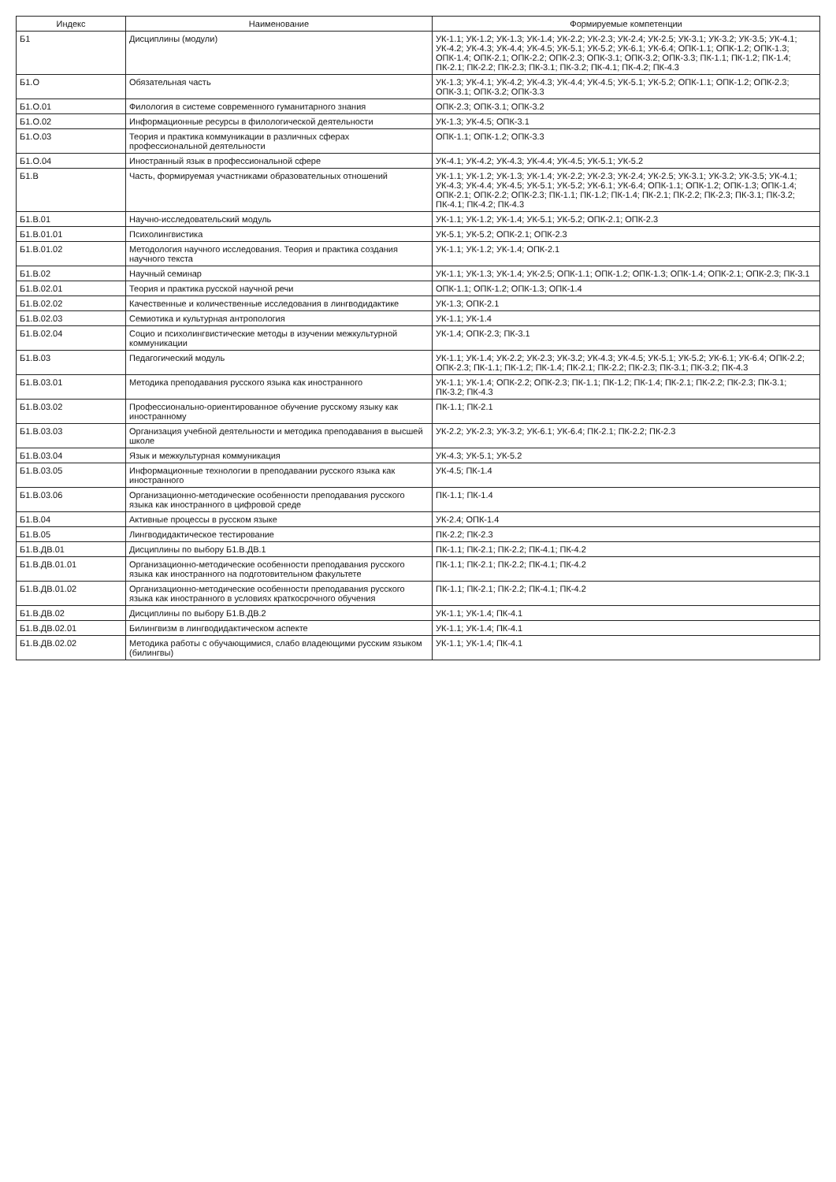| Индекс | Наименование | Формируемые компетенции |
| --- | --- | --- |
| Б1 | Дисциплины (модули) | УК-1.1; УК-1.2; УК-1.3; УК-1.4; УК-2.2; УК-2.3; УК-2.4; УК-2.5; УК-3.1; УК-3.2; УК-3.5; УК-4.1; УК-4.2; УК-4.3; УК-4.4; УК-4.5; УК-5.1; УК-5.2; УК-6.1; УК-6.4; ОПК-1.1; ОПК-1.2; ОПК-1.3; ОПК-1.4; ОПК-2.1; ОПК-2.2; ОПК-2.3; ОПК-3.1; ОПК-3.2; ОПК-3.3; ПК-1.1; ПК-1.2; ПК-1.4; ПК-2.1; ПК-2.2; ПК-2.3; ПК-3.1; ПК-3.2; ПК-4.1; ПК-4.2; ПК-4.3 |
| Б1.О | Обязательная часть | УК-1.3; УК-4.1; УК-4.2; УК-4.3; УК-4.4; УК-4.5; УК-5.1; УК-5.2; ОПК-1.1; ОПК-1.2; ОПК-2.3; ОПК-3.1; ОПК-3.2; ОПК-3.3 |
| Б1.О.01 | Филология в системе современного гуманитарного знания | ОПК-2.3; ОПК-3.1; ОПК-3.2 |
| Б1.О.02 | Информационные ресурсы в филологической деятельности | УК-1.3; УК-4.5; ОПК-3.1 |
| Б1.О.03 | Теория и практика коммуникации в различных сферах профессиональной деятельности | ОПК-1.1; ОПК-1.2; ОПК-3.3 |
| Б1.О.04 | Иностранный язык в профессиональной сфере | УК-4.1; УК-4.2; УК-4.3; УК-4.4; УК-4.5; УК-5.1; УК-5.2 |
| Б1.В | Часть, формируемая участниками образовательных отношений | УК-1.1; УК-1.2; УК-1.3; УК-1.4; УК-2.2; УК-2.3; УК-2.4; УК-2.5; УК-3.1; УК-3.2; УК-3.5; УК-4.1; УК-4.3; УК-4.4; УК-4.5; УК-5.1; УК-5.2; УК-6.1; УК-6.4; ОПК-1.1; ОПК-1.2; ОПК-1.3; ОПК-1.4; ОПК-2.1; ОПК-2.2; ОПК-2.3; ПК-1.1; ПК-1.2; ПК-1.4; ПК-2.1; ПК-2.2; ПК-2.3; ПК-3.1; ПК-3.2; ПК-4.1; ПК-4.2; ПК-4.3 |
| Б1.В.01 | Научно-исследовательский модуль | УК-1.1; УК-1.2; УК-1.4; УК-5.1; УК-5.2; ОПК-2.1; ОПК-2.3 |
| Б1.В.01.01 | Психолингвистика | УК-5.1; УК-5.2; ОПК-2.1; ОПК-2.3 |
| Б1.В.01.02 | Методология научного исследования. Теория и практика создания научного текста | УК-1.1; УК-1.2; УК-1.4; ОПК-2.1 |
| Б1.В.02 | Научный семинар | УК-1.1; УК-1.3; УК-1.4; УК-2.5; ОПК-1.1; ОПК-1.2; ОПК-1.3; ОПК-1.4; ОПК-2.1; ОПК-2.3; ПК-3.1 |
| Б1.В.02.01 | Теория и практика русской научной речи | ОПК-1.1; ОПК-1.2; ОПК-1.3; ОПК-1.4 |
| Б1.В.02.02 | Качественные и количественные исследования в лингводидактике | УК-1.3; ОПК-2.1 |
| Б1.В.02.03 | Семиотика и культурная антропология | УК-1.1; УК-1.4 |
| Б1.В.02.04 | Социо и психолингвистические методы в изучении межкультурной коммуникации | УК-1.4; ОПК-2.3; ПК-3.1 |
| Б1.В.03 | Педагогический модуль | УК-1.1; УК-1.4; УК-2.2; УК-2.3; УК-3.2; УК-4.3; УК-4.5; УК-5.1; УК-5.2; УК-6.1; УК-6.4; ОПК-2.2; ОПК-2.3; ПК-1.1; ПК-1.2; ПК-1.4; ПК-2.1; ПК-2.2; ПК-2.3; ПК-3.1; ПК-3.2; ПК-4.3 |
| Б1.В.03.01 | Методика преподавания русского языка как иностранного | УК-1.1; УК-1.4; ОПК-2.2; ОПК-2.3; ПК-1.1; ПК-1.2; ПК-1.4; ПК-2.1; ПК-2.2; ПК-2.3; ПК-3.1; ПК-3.2; ПК-4.3 |
| Б1.В.03.02 | Профессионально-ориентированное обучение русскому языку как иностранному | ПК-1.1; ПК-2.1 |
| Б1.В.03.03 | Организация учебной деятельности и методика преподавания в высшей школе | УК-2.2; УК-2.3; УК-3.2; УК-6.1; УК-6.4; ПК-2.1; ПК-2.2; ПК-2.3 |
| Б1.В.03.04 | Язык и межкультурная коммуникация | УК-4.3; УК-5.1; УК-5.2 |
| Б1.В.03.05 | Информационные технологии в преподавании русского языка как иностранного | УК-4.5; ПК-1.4 |
| Б1.В.03.06 | Организационно-методические особенности преподавания русского языка как иностранного в цифровой среде | ПК-1.1; ПК-1.4 |
| Б1.В.04 | Активные процессы в русском языке | УК-2.4; ОПК-1.4 |
| Б1.В.05 | Лингводидактическое тестирование | ПК-2.2; ПК-2.3 |
| Б1.В.ДВ.01 | Дисциплины по выбору Б1.В.ДВ.1 | ПК-1.1; ПК-2.1; ПК-2.2; ПК-4.1; ПК-4.2 |
| Б1.В.ДВ.01.01 | Организационно-методические особенности преподавания русского языка как иностранного на подготовительном факультете | ПК-1.1; ПК-2.1; ПК-2.2; ПК-4.1; ПК-4.2 |
| Б1.В.ДВ.01.02 | Организационно-методические особенности преподавания русского языка как иностранного в условиях краткосрочного обучения | ПК-1.1; ПК-2.1; ПК-2.2; ПК-4.1; ПК-4.2 |
| Б1.В.ДВ.02 | Дисциплины по выбору Б1.В.ДВ.2 | УК-1.1; УК-1.4; ПК-4.1 |
| Б1.В.ДВ.02.01 | Билингвизм в лингводидактическом аспекте | УК-1.1; УК-1.4; ПК-4.1 |
| Б1.В.ДВ.02.02 | Методика работы с обучающимися, слабо владеющими русским языком (билингвы) | УК-1.1; УК-1.4; ПК-4.1 |